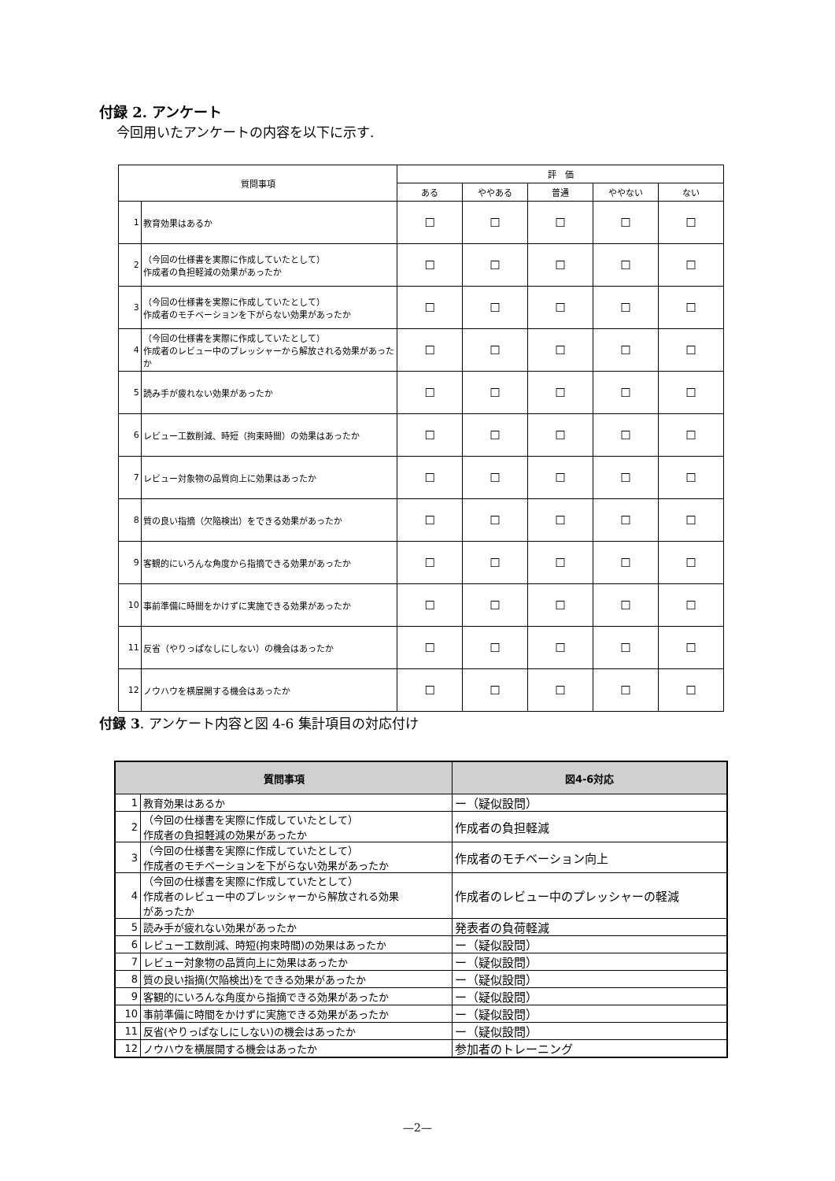付録 2. アンケート
今回用いたアンケートの内容を以下に示す.
| 質問事項 | | 評 価 | | | | |
| --- | --- | --- | --- | --- | --- | --- |
| | | ある | ややある | 普通 | ややない | ない |
| 1 | 教育効果はあるか | ☐ | ☐ | ☐ | ☐ | ☐ |
| 2 | （今回の仕様書を実際に作成していたとして） 作成者の負担軽減の効果があったか | ☐ | ☐ | ☐ | ☐ | ☐ |
| 3 | （今回の仕様書を実際に作成していたとして） 作成者のモチベーションを下がらない効果があったか | ☐ | ☐ | ☐ | ☐ | ☐ |
| 4 | （今回の仕様書を実際に作成していたとして） 作成者のレビュー中のプレッシャーから解放される効果があったか | ☐ | ☐ | ☐ | ☐ | ☐ |
| 5 | 読み手が疲れない効果があったか | ☐ | ☐ | ☐ | ☐ | ☐ |
| 6 | レビュー工数削減、時短（拘束時間）の効果はあったか | ☐ | ☐ | ☐ | ☐ | ☐ |
| 7 | レビュー対象物の品質向上に効果はあったか | ☐ | ☐ | ☐ | ☐ | ☐ |
| 8 | 質の良い指摘（欠陥検出）をできる効果があったか | ☐ | ☐ | ☐ | ☐ | ☐ |
| 9 | 客観的にいろんな角度から指摘できる効果があったか | ☐ | ☐ | ☐ | ☐ | ☐ |
| 10 | 事前準備に時間をかけずに実施できる効果があったか | ☐ | ☐ | ☐ | ☐ | ☐ |
| 11 | 反省（やりっぱなしにしない）の機会はあったか | ☐ | ☐ | ☐ | ☐ | ☐ |
| 12 | ノウハウを横展開する機会はあったか | ☐ | ☐ | ☐ | ☐ | ☐ |
付録 3. アンケート内容と図 4-6 集計項目の対応付け
| 質問事項 | | 図4-6対応 |
| --- | --- | --- |
| 1 | 教育効果はあるか | ー（疑似設問） |
| 2 | （今回の仕様書を実際に作成していたとして） 作成者の負担軽減の効果があったか | 作成者の負担軽減 |
| 3 | （今回の仕様書を実際に作成していたとして） 作成者のモチベーションを下がらない効果があったか | 作成者のモチベーション向上 |
| 4 | （今回の仕様書を実際に作成していたとして） 作成者のレビュー中のプレッシャーから解放される効果 があったか | 作成者のレビュー中のプレッシャーの軽減 |
| 5 | 読み手が疲れない効果があったか | 発表者の負荷軽減 |
| 6 | レビュー工数削減、時短(拘束時間)の効果はあったか | ー（疑似設問） |
| 7 | レビュー対象物の品質向上に効果はあったか | ー（疑似設問） |
| 8 | 質の良い指摘(欠陥検出)をできる効果があったか | ー（疑似設問） |
| 9 | 客観的にいろんな角度から指摘できる効果があったか | ー（疑似設問） |
| 10 | 事前準備に時間をかけずに実施できる効果があったか | ー（疑似設問） |
| 11 | 反省(やりっぱなしにしない)の機会はあったか | ー（疑似設問） |
| 12 | ノウハウを横展開する機会はあったか | 参加者のトレーニング |
—2—